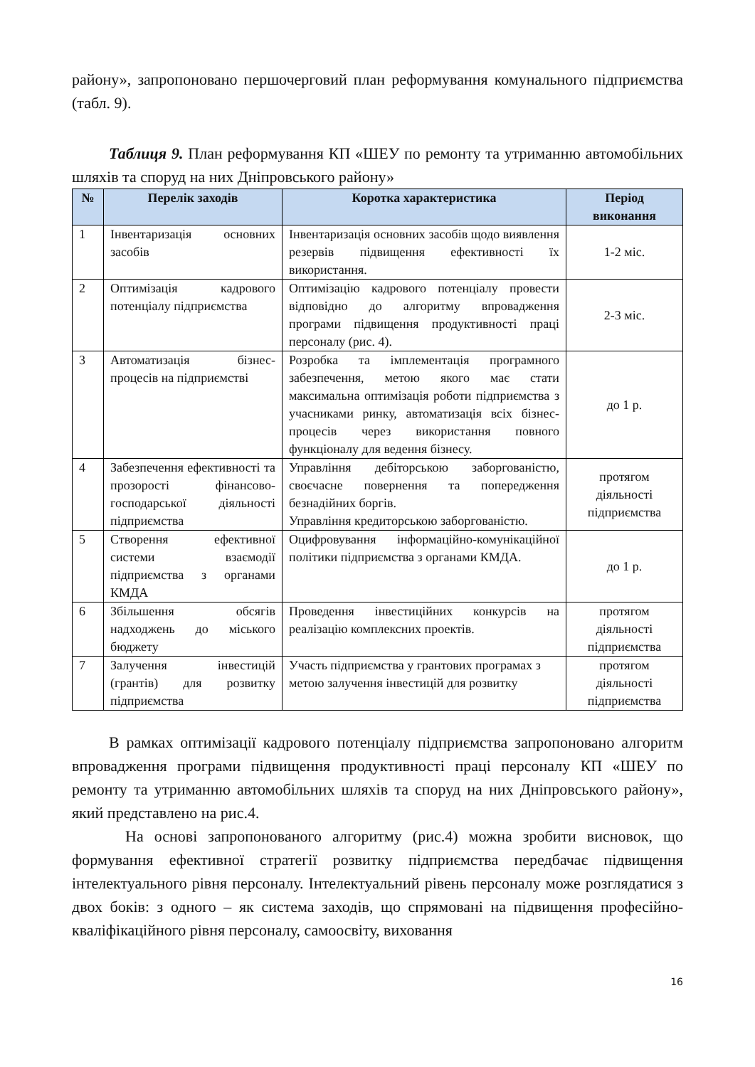району», запропоновано першочерговий план реформування комунального підприємства (табл. 9).
Таблиця 9. План реформування КП «ШЕУ по ремонту та утриманню автомобільних шляхів та споруд на них Дніпровського району»
| № | Перелік заходів | Коротка характеристика | Період виконання |
| --- | --- | --- | --- |
| 1 | Інвентаризація основних засобів | Інвентаризація основних засобів щодо виявлення резервів підвищення ефективності їх використання. | 1-2 міс. |
| 2 | Оптимізація кадрового потенціалу підприємства | Оптимізацію кадрового потенціалу провести відповідно до алгоритму впровадження програми підвищення продуктивності праці персоналу (рис. 4). | 2-3 міс. |
| 3 | Автоматизація бізнес-процесів на підприємстві | Розробка та імплементація програмного забезпечення, метою якого має стати максимальна оптимізація роботи підприємства з учасниками ринку, автоматизація всіх бізнес-процесів через використання повного функціоналу для ведення бізнесу. | до 1 р. |
| 4 | Забезпечення ефективності та прозорості фінансово-господарської діяльності підприємства | Управління дебіторською заборгованістю, своєчасне повернення та попередження безнадійних боргів. Управління кредиторською заборгованістю. | протягом діяльності підприємства |
| 5 | Створення ефективної системи взаємодії підприємства з органами КМДА | Оцифровування інформаційно-комунікаційної політики підприємства з органами КМДА. | до 1 р. |
| 6 | Збільшення обсягів надходжень до міського бюджету | Проведення інвестиційних конкурсів на реалізацію комплексних проектів. | протягом діяльності підприємства |
| 7 | Залучення інвестицій (грантів) для розвитку підприємства | Участь підприємства у грантових програмах з метою залучення інвестицій для розвитку | протягом діяльності підприємства |
В рамках оптимізації кадрового потенціалу підприємства запропоновано алгоритм впровадження програми підвищення продуктивності праці персоналу КП «ШЕУ по ремонту та утриманню автомобільних шляхів та споруд на них Дніпровського району», який представлено на рис.4.
На основі запропонованого алгоритму (рис.4) можна зробити висновок, що формування ефективної стратегії розвитку підприємства передбачає підвищення інтелектуального рівня персоналу. Інтелектуальний рівень персоналу може розглядатися з двох боків: з одного – як система заходів, що спрямовані на підвищення професійно-кваліфікаційного рівня персоналу, самоосвіту, виховання
16